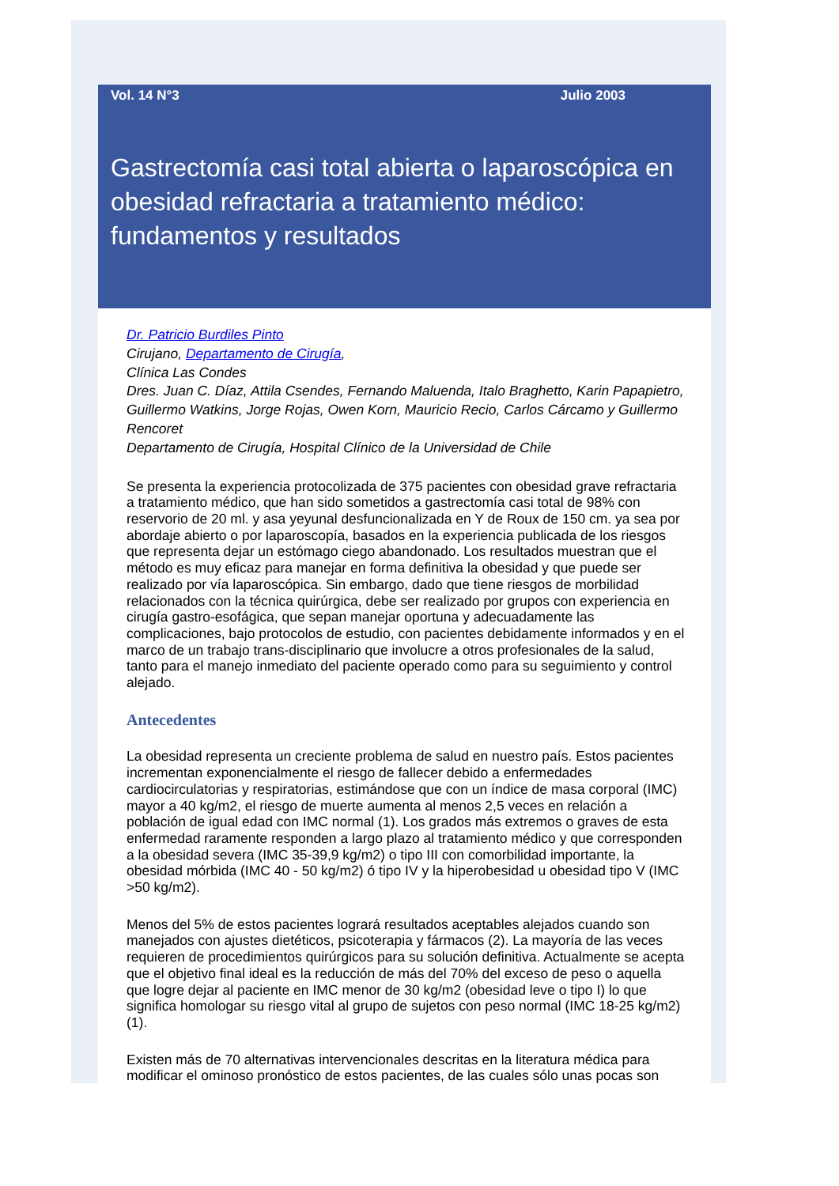Vol. 14 N°3 Julio 2003
Gastrectomía casi total abierta o laparoscópica en obesidad refractaria a tratamiento médico: fundamentos y resultados
Dr. Patricio Burdiles Pinto
Cirujano, Departamento de Cirugía,
Clínica Las Condes
Dres. Juan C. Díaz, Attila Csendes, Fernando Maluenda, Italo Braghetto, Karin Papapietro, Guillermo Watkins, Jorge Rojas, Owen Korn, Mauricio Recio, Carlos Cárcamo y Guillermo Rencoret
Departamento de Cirugía, Hospital Clínico de la Universidad de Chile
Se presenta la experiencia protocolizada de 375 pacientes con obesidad grave refractaria a tratamiento médico, que han sido sometidos a gastrectomía casi total de 98% con reservorio de 20 ml. y asa yeyunal desfuncionalizada en Y de Roux de 150 cm. ya sea por abordaje abierto o por laparoscopía, basados en la experiencia publicada de los riesgos que representa dejar un estómago ciego abandonado. Los resultados muestran que el método es muy eficaz para manejar en forma definitiva la obesidad y que puede ser realizado por vía laparoscópica. Sin embargo, dado que tiene riesgos de morbilidad relacionados con la técnica quirúrgica, debe ser realizado por grupos con experiencia en cirugía gastro-esofágica, que sepan manejar oportuna y adecuadamente las complicaciones, bajo protocolos de estudio, con pacientes debidamente informados y en el marco de un trabajo trans-disciplinario que involucre a otros profesionales de la salud, tanto para el manejo inmediato del paciente operado como para su seguimiento y control alejado.
Antecedentes
La obesidad representa un creciente problema de salud en nuestro país. Estos pacientes incrementan exponencialmente el riesgo de fallecer debido a enfermedades cardiocirculatorias y respiratorias, estimándose que con un índice de masa corporal (IMC) mayor a 40 kg/m2, el riesgo de muerte aumenta al menos 2,5 veces en relación a población de igual edad con IMC normal (1). Los grados más extremos o graves de esta enfermedad raramente responden a largo plazo al tratamiento médico y que corresponden a la obesidad severa (IMC 35-39,9 kg/m2) o tipo III con comorbilidad importante, la obesidad mórbida (IMC 40 - 50 kg/m2) ó tipo IV y la hiperobesidad u obesidad tipo V (IMC >50 kg/m2).
Menos del 5% de estos pacientes logrará resultados aceptables alejados cuando son manejados con ajustes dietéticos, psicoterapia y fármacos (2). La mayoría de las veces requieren de procedimientos quirúrgicos para su solución definitiva. Actualmente se acepta que el objetivo final ideal es la reducción de más del 70% del exceso de peso o aquella que logre dejar al paciente en IMC menor de 30 kg/m2 (obesidad leve o tipo I) lo que significa homologar su riesgo vital al grupo de sujetos con peso normal (IMC 18-25 kg/m2) (1).
Existen más de 70 alternativas intervencionales descritas en la literatura médica para modificar el ominoso pronóstico de estos pacientes, de las cuales sólo unas pocas son